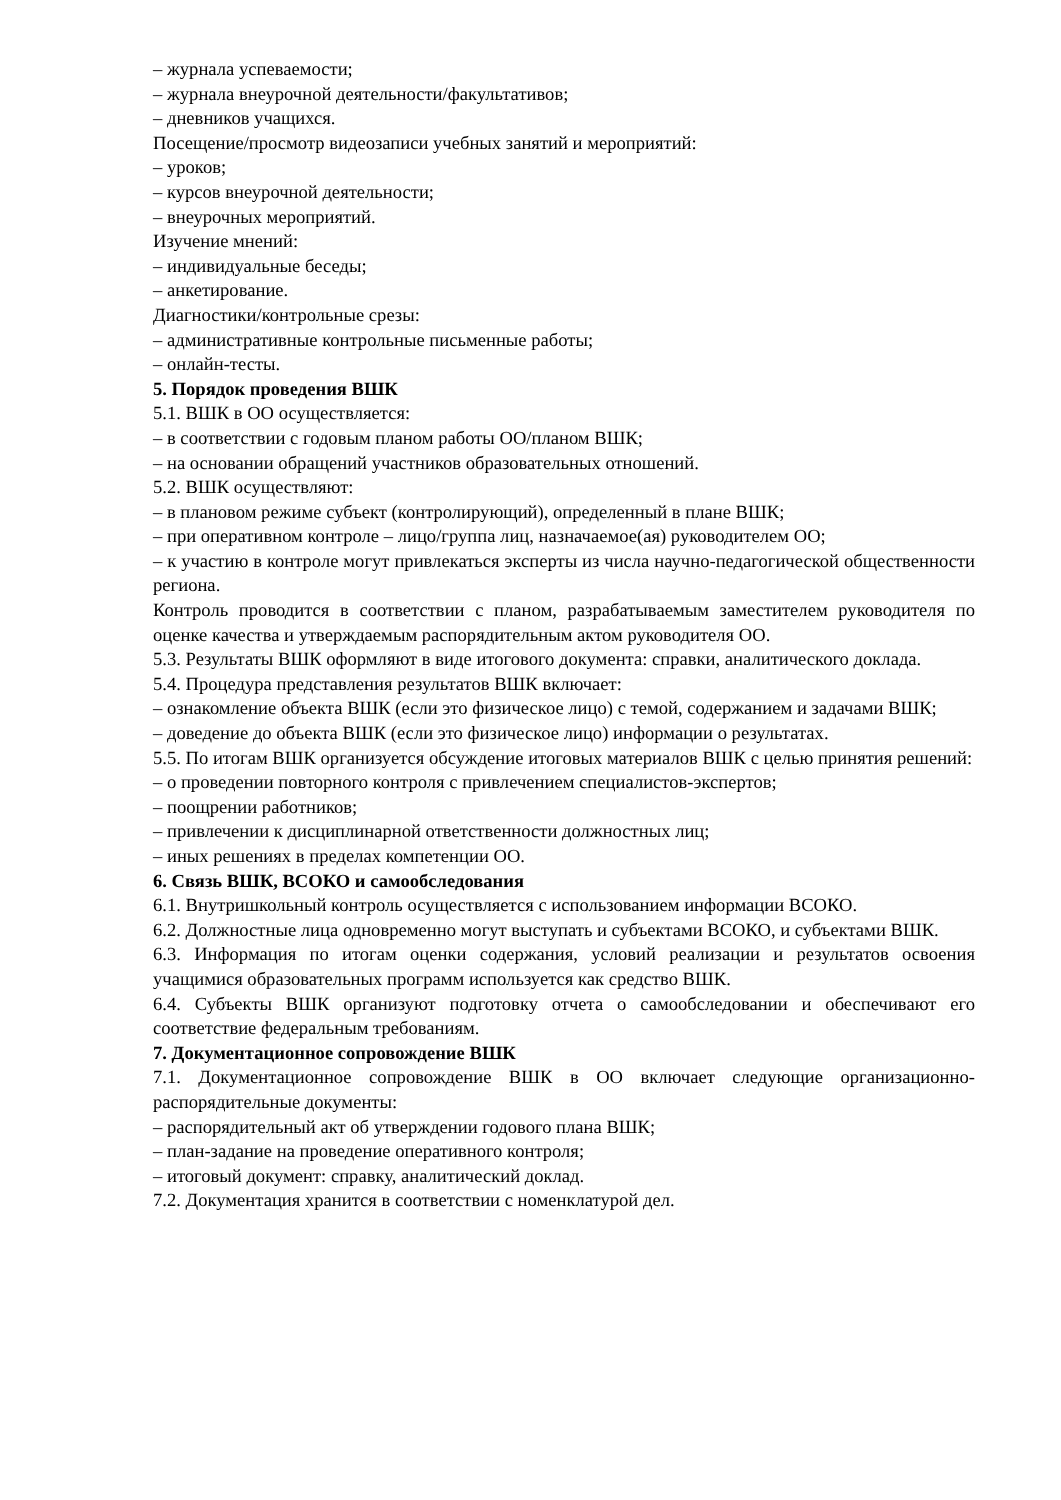– журнала успеваемости;
– журнала внеурочной деятельности/факультативов;
– дневников учащихся.
Посещение/просмотр видеозаписи учебных занятий и мероприятий:
– уроков;
– курсов внеурочной деятельности;
– внеурочных мероприятий.
Изучение мнений:
– индивидуальные беседы;
– анкетирование.
Диагностики/контрольные срезы:
– административные контрольные письменные работы;
– онлайн-тесты.
5. Порядок проведения ВШК
5.1. ВШК в ОО осуществляется:
– в соответствии с годовым планом работы ОО/планом ВШК;
– на основании обращений участников образовательных отношений.
5.2. ВШК осуществляют:
– в плановом режиме субъект (контролирующий), определенный в плане ВШК;
– при оперативном контроле – лицо/группа лиц, назначаемое(ая) руководителем ОО;
– к участию в контроле могут привлекаться эксперты из числа научно-педагогической общественности региона.
Контроль проводится в соответствии с планом, разрабатываемым заместителем руководителя по оценке качества и утверждаемым распорядительным актом руководителя ОО.
5.3. Результаты ВШК оформляют в виде итогового документа: справки, аналитического доклада.
5.4. Процедура представления результатов ВШК включает:
– ознакомление объекта ВШК (если это физическое лицо) с темой, содержанием и задачами ВШК;
– доведение до объекта ВШК (если это физическое лицо) информации о результатах.
5.5. По итогам ВШК организуется обсуждение итоговых материалов ВШК с целью принятия решений:
– о проведении повторного контроля с привлечением специалистов-экспертов;
– поощрении работников;
– привлечении к дисциплинарной ответственности должностных лиц;
– иных решениях в пределах компетенции ОО.
6. Связь ВШК, ВСОКО и самообследования
6.1. Внутришкольный контроль осуществляется с использованием информации ВСОКО.
6.2. Должностные лица одновременно могут выступать и субъектами ВСОКО, и субъектами ВШК.
6.3. Информация по итогам оценки содержания, условий реализации и результатов освоения учащимися образовательных программ используется как средство ВШК.
6.4. Субъекты ВШК организуют подготовку отчета о самообследовании и обеспечивают его соответствие федеральным требованиям.
7. Документационное сопровождение ВШК
7.1. Документационное сопровождение ВШК в ОО включает следующие организационно-распорядительные документы:
– распорядительный акт об утверждении годового плана ВШК;
– план-задание на проведение оперативного контроля;
– итоговый документ: справку, аналитический доклад.
7.2. Документация хранится в соответствии с номенклатурой дел.